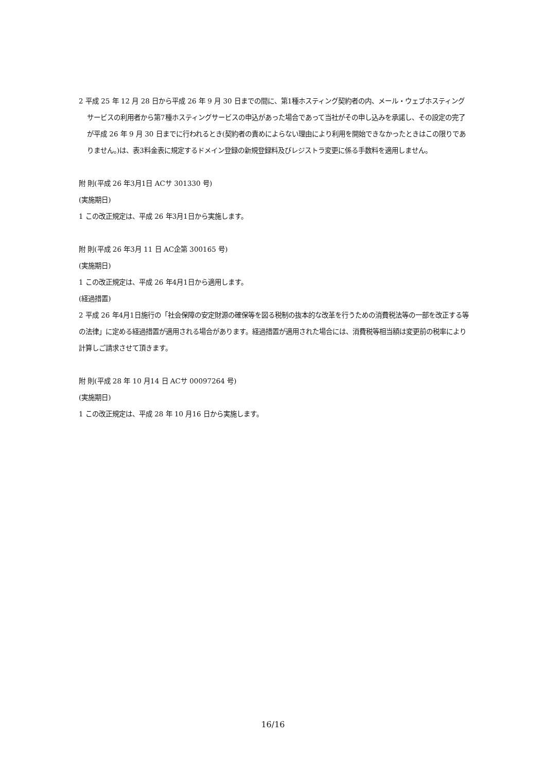2 平成 25 年 12 月 28 日から平成 26 年 9 月 30 日までの間に、第1種ホスティング契約者の内、メール・ウェブホスティングサービスの利用者から第7種ホスティングサービスの申込があった場合であって当社がその申し込みを承諾し、その設定の完了が平成 26 年 9 月 30 日までに行われるとき(契約者の責めによらない理由により利用を開始できなかったときはこの限りでありません。)は、表3料金表に規定するドメイン登録の新規登録料及びレジストラ変更に係る手数料を適用しません。
附 則(平成 26 年3月1日 ACサ 301330 号)
(実施期日)
1 この改正規定は、平成 26 年3月1日から実施します。
附 則(平成 26 年3月 11 日 AC企第 300165 号)
(実施期日)
1 この改正規定は、平成 26 年4月1日から適用します。
(経過措置)
2 平成 26 年4月1日施行の「社会保障の安定財源の確保等を図る税制の抜本的な改革を行うための消費税法等の一部を改正する等の法律」に定める経過措置が適用される場合があります。経過措置が適用された場合には、消費税等相当額は変更前の税率により計算しご請求させて頂きます。
附 則(平成 28 年 10 月14 日 ACサ 00097264 号)
(実施期日)
1 この改正規定は、平成 28 年 10 月16 日から実施します。
16/16